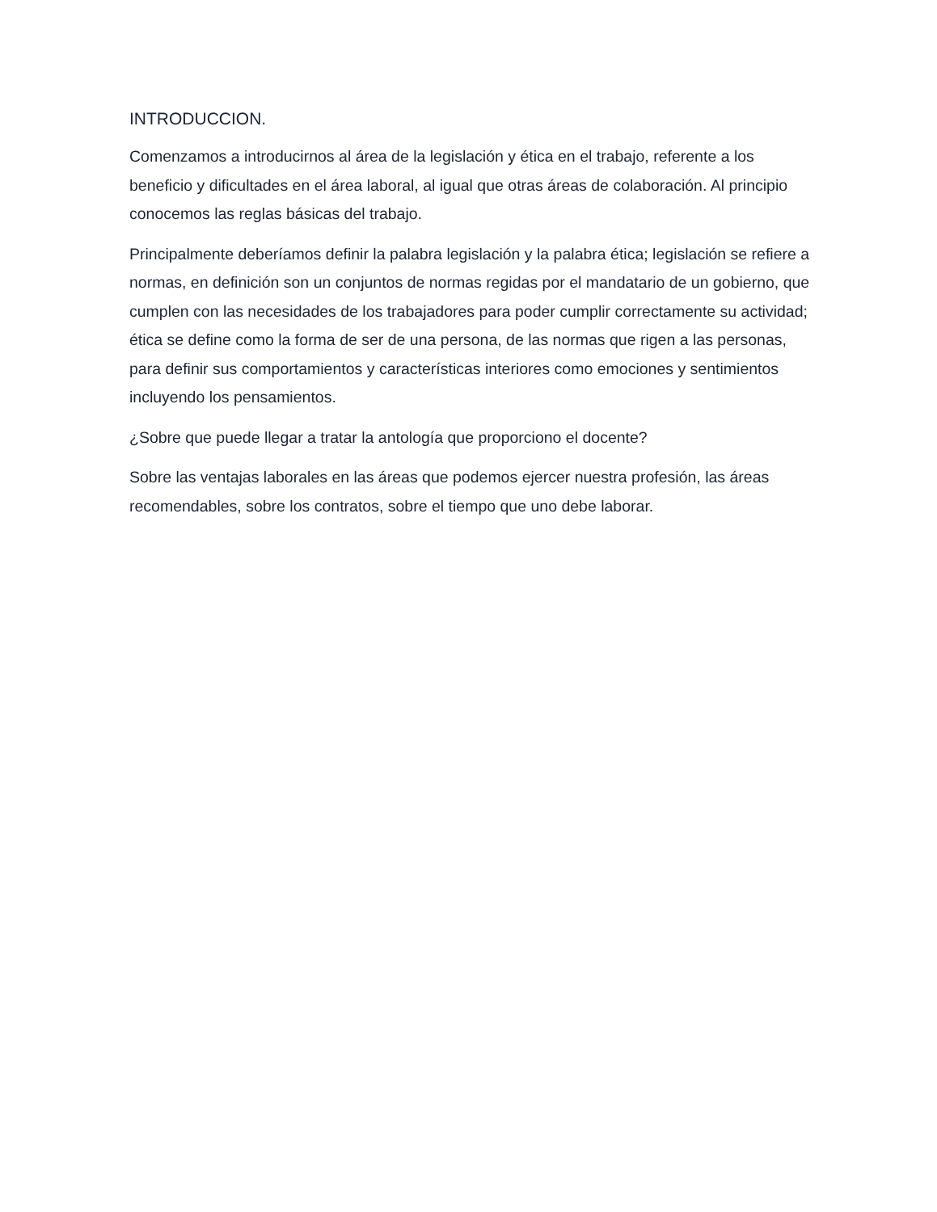INTRODUCCION.
Comenzamos a introducirnos al área de la legislación y ética en el trabajo, referente a los beneficio y dificultades en el área laboral, al igual que otras áreas de colaboración. Al principio conocemos las reglas básicas del trabajo.
Principalmente deberíamos definir la palabra legislación y la palabra ética; legislación se refiere a normas, en definición son un conjuntos de normas regidas por el mandatario de un gobierno, que cumplen con las necesidades de los trabajadores para poder cumplir correctamente su actividad; ética se define como la forma de ser de una persona, de las normas que rigen a las personas, para definir sus comportamientos y características interiores como emociones y sentimientos incluyendo los pensamientos.
¿Sobre que puede llegar a tratar la antología que proporciono el docente?
Sobre las ventajas laborales en las áreas que podemos ejercer nuestra profesión, las áreas recomendables, sobre los contratos, sobre el tiempo que uno debe laborar.